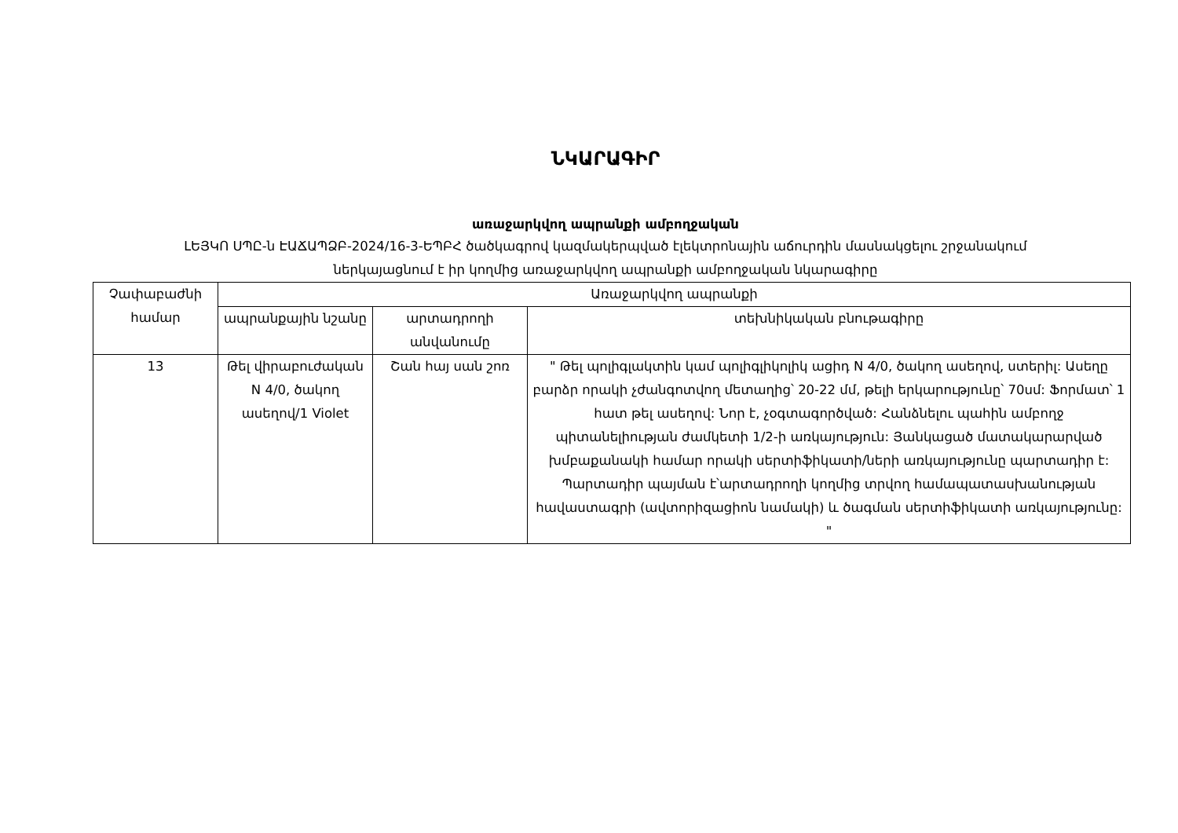ՆԿԱՐԱԳԻՐ
առաջարկվող ապրանքի ամբողջական
ԼԵՅԿՈ ՍՊԸ-ն ԷԱՃԱՊՁԲ-2024/16-3-ԵՊԲՀ ծածկագրով կազմակերպված էլեկտրոնային աճուրդին մասնակցելու շրջանակում
ներկայացնում է իր կողմից առաջարկվող ապրանքի ամբողջական նկարագիրը
| Չափաբաժնի համար | Առաջարկվող ապրանքի | | |
| --- | --- | --- | --- |
| | ապրանքային նշանը | արտադրողի անվանումը | տեխնիկական բնութագիրը |
| 13 | Թել վիրաբուժական N 4/0, ծակող ասեղով/1 Violet | Շան հայ սան շոռ | " Թել պոլիգլակտին կամ պոլիգլիկոլիկ ացիդ N 4/0, ծակող ասեղով, ստերիլ: Ասեղը բարձր որակի չժանգոտվող մետաղից՝ 20-22 մմ, թելի երկարությունը՝ 70սմ: Ֆորմատ՝ 1 հատ թել ասեղով: Նոր է, չօգտագործված: Հանձնելու պահին ամբողջ պիտանելիության ժամկետի 1/2-ի առկայություն: Յանկացած մատակարարված խմբաքանակի համար որակի սերտիֆիկատի/ների առկայությունը պարտադիր է: Պարտադիր պայման է՝արտադրողի կողմից տրվող համապատասխանության հավաստագրի (ավտորիզացիոն նամակի) և ծագման սերտիֆիկատի առկայությունը: " |